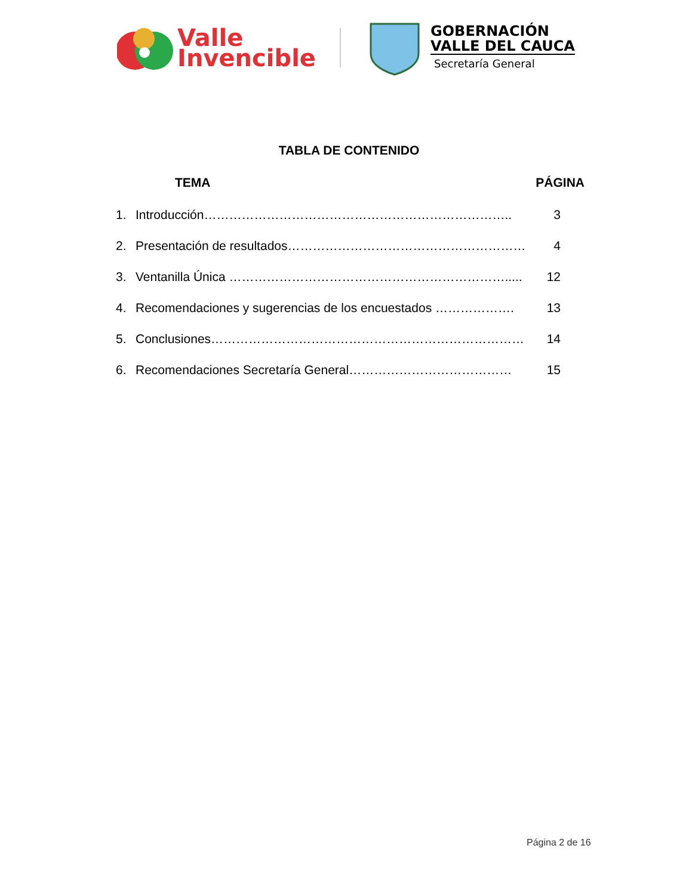Valle
Invencible
GOBERNACIÓN
VALLE DEL CAUCA
Secretaría General
TABLA DE CONTENIDO
TEMA PÁGINA
1. Introducción……………………………………………………………….. 3
2. Presentación de resultados………………………………………………… 4
3. Ventanilla Única …………………………………………………………..... 12
4. Recomendaciones y sugerencias de los encuestados ………………. 13
5. Conclusiones………………………………………………………………… 14
6. Recomendaciones Secretaría General………………………………… 15
Página 2 de 16